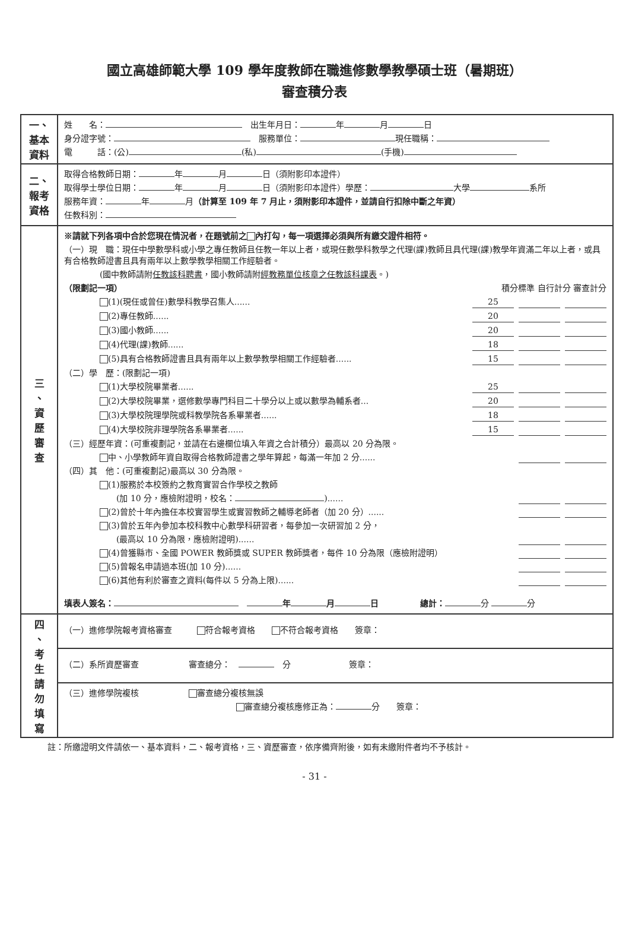國立高雄師範大學 109 學年度教師在職進修數學教學碩士班（暑期班）
審查積分表
| 一、 基本 資料 | 姓 名： 出生年月日： 年 月 日 身分證字號： 服務單位： 現任職稱： 電 話：(公) (私) (手機) |
| 二、 報考 資格 | 取得合格教師日期： 年 月 日（須附影印本證件） 取得學士學位日期： 年 月 日（須附影印本證件）學歷： 大學 系所 服務年資： 年 月 （計算至 109 年 7 月止，須附影印本證件，並請自行扣除中斷之年資） 任教科別： |
| 三 、 資 歷 審 查 | ※請就下列各項中合於您現在情況者，在題號前之 內打勾，每一項選擇必須與所有繳交證件相符。 （一）現 職：現任中學數學科或小學之專任教師且任教一年以上者，或現任數學科教學之代理(課)教師且具代理(課)教學年資滿二年以上者，或具有合格教師證書且具有兩年以上數學教學相關工作經驗者。 (國中教師請附 任教該科聘書 ，國小教師請附 經教務單位核章之任教該科課表 。) （限劃記一項） 積分標準 自行計分 審查計分 (1)(現任或曾任)數學科教學召集人...... 25 (2)專任教師...... 20 (3)國小教師...... 20 (4)代理(課)教師...... 18 (5)具有合格教師證書且具有兩年以上數學教學相關工作經驗者...... 15 （二）學 歷：(限劃記一項) (1)大學校院畢業者...... 25 (2)大學校院畢業，選修數學專門科目二十學分以上或以數學為輔系者... 20 (3)大學校院理學院或科教學院各系畢業者...... 18 (4)大學校院非理學院各系畢業者...... 15 （三）經歷年資：(可重複劃記，並請在右邊欄位填入年資之合計積分）最高以 20 分為限。 中、小學教師年資自取得合格教師證書之學年算起，每滿一年加 2 分...... （四）其 他：(可重複劃記)最高以 30 分為限。 (1)服務於本校簽約之教育實習合作學校之教師 (加 10 分，應檢附證明，校名： )...... (2)曾於十年內擔任本校實習學生或實習教師之輔導老師者（加 20 分）...... (3)曾於五年內參加本校科教中心數學科研習者，每參加一次研習加 2 分， (最高以 10 分為限，應檢附證明)...... (4)曾獲縣市、全國 POWER 教師獎或 SUPER 教師獎者，每件 10 分為限（應檢附證明） (5)曾報名申請過本班(加 10 分)...... (6)其他有利於審查之資料(每件以 5 分為上限)...... 填表人簽名： 年 月 日 總計： 分 分 |
| 四 、 考 生 請 勿 填 寫 | （一）進修學院報考資格審查 符合報考資格 不符合報考資格 簽章： |
| | （二）系所資歷審查 審查總分： 分 簽章： |
| | （三）進修學院複核 審查總分複核無誤 審查總分複核應修正為： 分 簽章： |
註：所繳證明文件請依一、基本資料，二、報考資格，三、資歷審查，依序備齊附後，如有未繳附件者均不予核計。
- 31 -